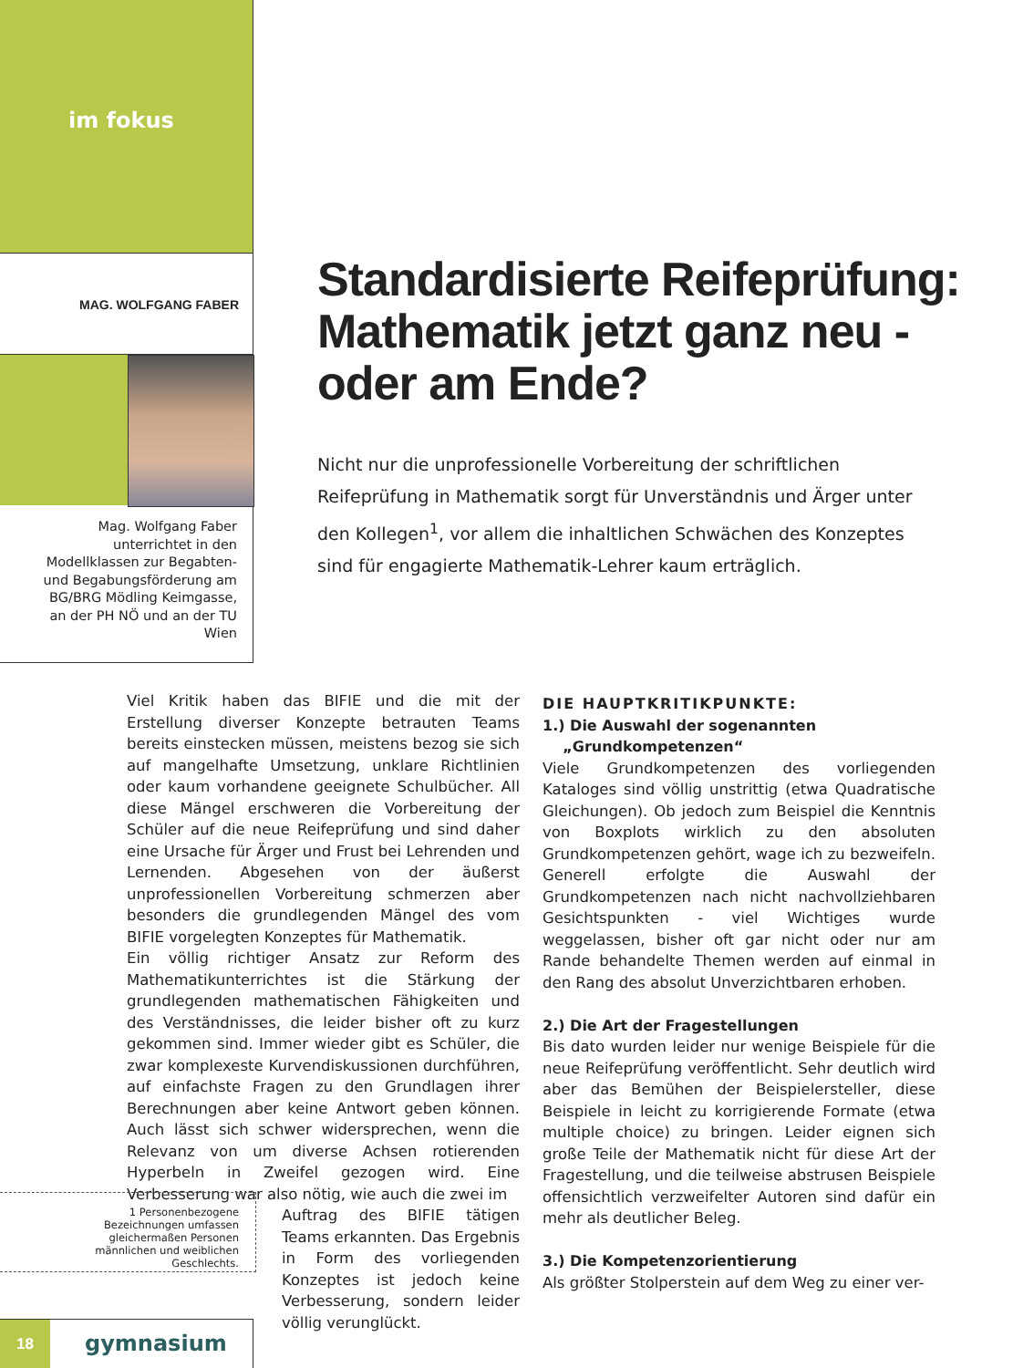im fokus
MAG. WOLFGANG FABER
Mag. Wolfgang Faber unterrichtet in den Modellklassen zur Begabten- und Begabungsförderung am BG/BRG Mödling Keimgasse, an der PH NÖ und an der TU Wien
Standardisierte Reifeprüfung: Mathematik jetzt ganz neu - oder am Ende?
Nicht nur die unprofessionelle Vorbereitung der schriftlichen Reifeprüfung in Mathematik sorgt für Unverständnis und Ärger unter den Kollegen<sup>1</sup>, vor allem die inhaltlichen Schwächen des Konzeptes sind für engagierte Mathematik-Lehrer kaum erträglich.
Viel Kritik haben das BIFIE und die mit der Erstellung diverser Konzepte betrauten Teams bereits einstecken müssen, meistens bezog sie sich auf mangelhafte Umsetzung, unklare Richtlinien oder kaum vorhandene geeignete Schulbücher. All diese Mängel erschweren die Vorbereitung der Schüler auf die neue Reifeprüfung und sind daher eine Ursache für Ärger und Frust bei Lehrenden und Lernenden. Abgesehen von der äußerst unprofessionellen Vorbereitung schmerzen aber besonders die grundlegenden Mängel des vom BIFIE vorgelegten Konzeptes für Mathematik.
Ein völlig richtiger Ansatz zur Reform des Mathematikunterrichtes ist die Stärkung der grundlegenden mathematischen Fähigkeiten und des Verständnisses, die leider bisher oft zu kurz gekommen sind. Immer wieder gibt es Schüler, die zwar komplexeste Kurvendiskussionen durchführen, auf einfachste Fragen zu den Grundlagen ihrer Berechnungen aber keine Antwort geben können. Auch lässt sich schwer widersprechen, wenn die Relevanz von um diverse Achsen rotierenden Hyperbeln in Zweifel gezogen wird. Eine Verbesserung war also nötig, wie auch die zwei im
Auftrag des BIFIE tätigen Teams erkannten. Das Ergebnis in Form des vorliegenden Konzeptes ist jedoch keine Verbesserung, sondern leider völlig verunglückt.
DIE HAUPTKRITIKPUNKTE:
1.) Die Auswahl der sogenannten
„Grundkompetenzen“
Viele Grundkompetenzen des vorliegenden Kataloges sind völlig unstrittig (etwa Quadratische Gleichungen). Ob jedoch zum Beispiel die Kenntnis von Boxplots wirklich zu den absoluten Grundkompetenzen gehört, wage ich zu bezweifeln. Generell erfolgte die Auswahl der Grundkompetenzen nach nicht nachvollziehbaren Gesichtspunkten - viel Wichtiges wurde weggelassen, bisher oft gar nicht oder nur am Rande behandelte Themen werden auf einmal in den Rang des absolut Unverzichtbaren erhoben.
2.) Die Art der Fragestellungen
Bis dato wurden leider nur wenige Beispiele für die neue Reifeprüfung veröffentlicht. Sehr deutlich wird aber das Bemühen der Beispielersteller, diese Beispiele in leicht zu korrigierende Formate (etwa multiple choice) zu bringen. Leider eignen sich große Teile der Mathematik nicht für diese Art der Fragestellung, und die teilweise abstrusen Beispiele offensichtlich verzweifelter Autoren sind dafür ein mehr als deutlicher Beleg.
3.) Die Kompetenzorientierung
Als größter Stolperstein auf dem Weg zu einer ver-
1 Personenbezogene Bezeichnungen umfassen gleichermaßen Personen männlichen und weiblichen Geschlechts.
18
gymnasium